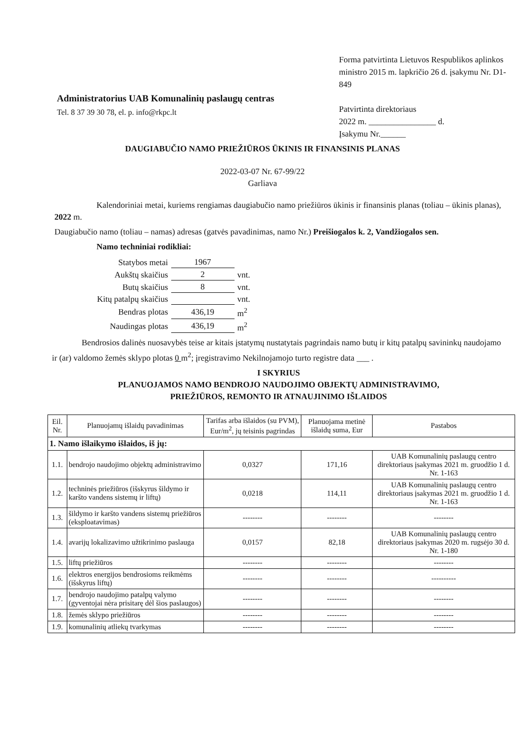Administratorius UAB Komunalinių paslaugų centras
Tel. 8 37 39 30 78, el. p. info@rkpc.lt
Forma patvirtinta Lietuvos Respublikos aplinkos ministro 2015 m. lapkričio 26 d. įsakymu Nr. D1-849
Patvirtinta direktoriaus
2022 m. ________________ d.
Įsakymu Nr.______
DAUGIABUČIO NAMO PRIEŽIŪROS ŪKINIS IR FINANSINIS PLANAS
2022-03-07 Nr. 67-99/22
Garliava
Kalendoriniai metai, kuriems rengiamas daugiabučio namo priežiūros ūkinis ir finansinis planas (toliau – ūkinis planas), 2022 m.
Daugiabučio namo (toliau – namas) adresas (gatvės pavadinimas, namo Nr.) Preišiogalos k. 2, Vandžiogalos sen.
Namo techniniai rodikliai:
| Statybos metai | 1967 | |
| Aukštų skaičius | 2 | vnt. |
| Butų skaičius | 8 | vnt. |
| Kitų patalpų skaičius | | vnt. |
| Bendras plotas | 436,19 | m<sup>2</sup> |
| Naudingas plotas | 436,19 | m<sup>2</sup> |
Bendrosios dalinės nuosavybės teise ar kitais įstatymų nustatytais pagrindais namo butų ir kitų patalpų savininkų naudojamo ir (ar) valdomo žemės sklypo plotas 0 m<sup>2</sup>; įregistravimo Nekilnojamojo turto registre data ___ .
I SKYRIUS
PLANUOJAMOS NAMO BENDROJO NAUDOJIMO OBJEKTŲ ADMINISTRAVIMO,
PRIEŽIŪROS, REMONTO IR ATNAUJINIMO IŠLAIDOS
| Eil. Nr. | Planuojamų išlaidų pavadinimas | Tarifas arba išlaidos (su PVM), Eur/m<sup>2</sup>, jų teisinis pagrindas | Planuojama metinė išlaidų suma, Eur | Pastabos |
| --- | --- | --- | --- | --- |
| 1. Namo išlaikymo išlaidos, iš jų: | | | | |
| 1.1. | bendrojo naudojimo objektų administravimo | 0,0327 | 171,16 | UAB Komunalinių paslaugų centro direktoriaus įsakymas 2021 m. gruodžio 1 d. Nr. 1-163 |
| 1.2. | techninės priežiūros (išskyrus šildymo ir karšto vandens sistemų ir liftų) | 0,0218 | 114,11 | UAB Komunalinių paslaugų centro direktoriaus įsakymas 2021 m. gruodžio 1 d. Nr. 1-163 |
| 1.3. | šildymo ir karšto vandens sistemų priežiūros (eksploatavimas) | -------- | -------- | -------- |
| 1.4. | avarijų lokalizavimo užtikrinimo paslauga | 0,0157 | 82,18 | UAB Komunalinių paslaugų centro direktoriaus įsakymas 2020 m. rugsėjo 30 d. Nr. 1-180 |
| 1.5. | liftų priežiūros | -------- | -------- | -------- |
| 1.6. | elektros energijos bendrosioms reikmėms (išskyrus liftų) | -------- | -------- | ---------- |
| 1.7. | bendrojo naudojimo patalpų valymo (gyventojai nėra prisitarę dėl šios paslaugos) | -------- | -------- | -------- |
| 1.8. | žemės sklypo priežiūros | -------- | -------- | -------- |
| 1.9. | komunalinių atliekų tvarkymas | -------- | -------- | -------- |